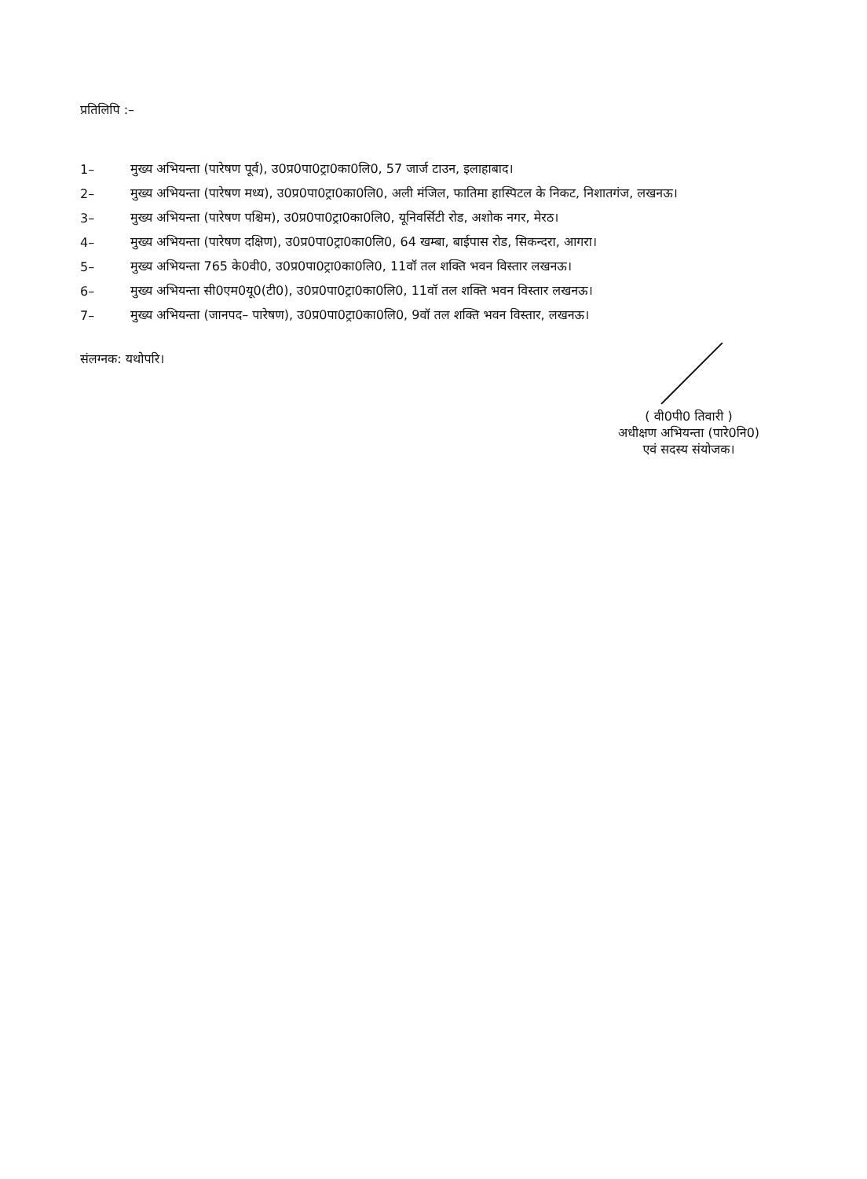प्रतिलिपि :–
1– मुख्य अभियन्ता (पारेषण पूर्व), उ0प्र0पा0ट्रा0का0लि0, 57 जार्ज टाउन, इलाहाबाद।
2– मुख्य अभियन्ता (पारेषण मध्य), उ0प्र0पा0ट्रा0का0लि0, अली मंजिल, फातिमा हास्पिटल के निकट, निशातगंज, लखनऊ।
3– मुख्य अभियन्ता (पारेषण पश्चिम), उ0प्र0पा0ट्रा0का0लि0, यूनिवर्सिटी रोड, अशोक नगर, मेरठ।
4– मुख्य अभियन्ता (पारेषण दक्षिण), उ0प्र0पा0ट्रा0का0लि0, 64 खम्बा, बाईपास रोड, सिकन्दरा, आगरा।
5– मुख्य अभियन्ता 765 के0वी0, उ0प्र0पा0ट्रा0का0लि0, 11वॉ तल शक्ति भवन विस्तार लखनऊ।
6– मुख्य अभियन्ता सी0एम0यू0(टी0), उ0प्र0पा0ट्रा0का0लि0, 11वॉ तल शक्ति भवन विस्तार लखनऊ।
7– मुख्य अभियन्ता (जानपद– पारेषण), उ0प्र0पा0ट्रा0का0लि0, 9वॉ तल शक्ति भवन विस्तार, लखनऊ।
संलग्नक: यथोपरि।
( वी0पी0 तिवारी )
अधीक्षण अभियन्ता (पारे0नि0)
एवं सदस्य संयोजक।